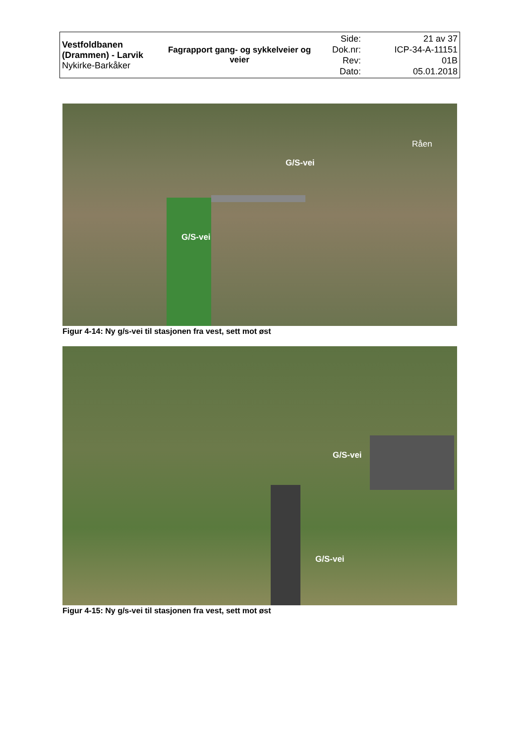| Vestfoldbanen (Drammen) - Larvik Nykirke-Barkåker | Fagrapport gang- og sykkelveier og veier | Side: Dok.nr: Rev: Dato: | 21 av 37 ICP-34-A-11151 01B 05.01.2018 |
G/S-vei
G/S-vei
Råen
Figur 4-14: Ny g/s-vei til stasjonen fra vest, sett mot øst
G/S-vei
G/S-vei
Figur 4-15: Ny g/s-vei til stasjonen fra vest, sett mot øst